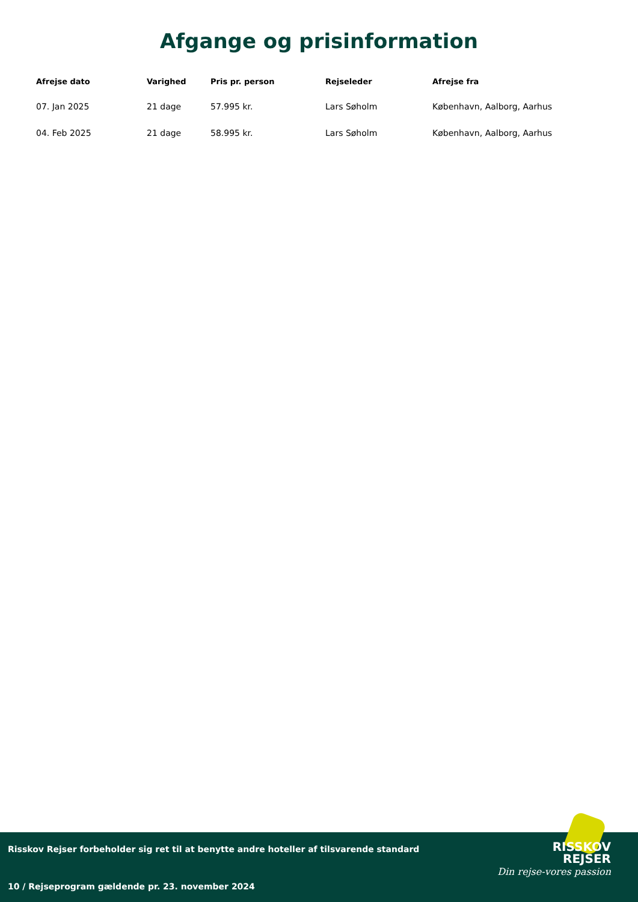Afgange og prisinformation
| Afrejse dato | Varighed | Pris pr. person | Rejseleder | Afrejse fra |
| --- | --- | --- | --- | --- |
| 07. Jan 2025 | 21 dage | 57.995 kr. | Lars Søholm | København, Aalborg, Aarhus |
| 04. Feb 2025 | 21 dage | 58.995 kr. | Lars Søholm | København, Aalborg, Aarhus |
Risskov Rejser forbeholder sig ret til at benytte andre hoteller af tilsvarende standard
RISSKOV
REJSER
Din rejse-vores passion
10 / Rejseprogram gældende pr. 23. november 2024